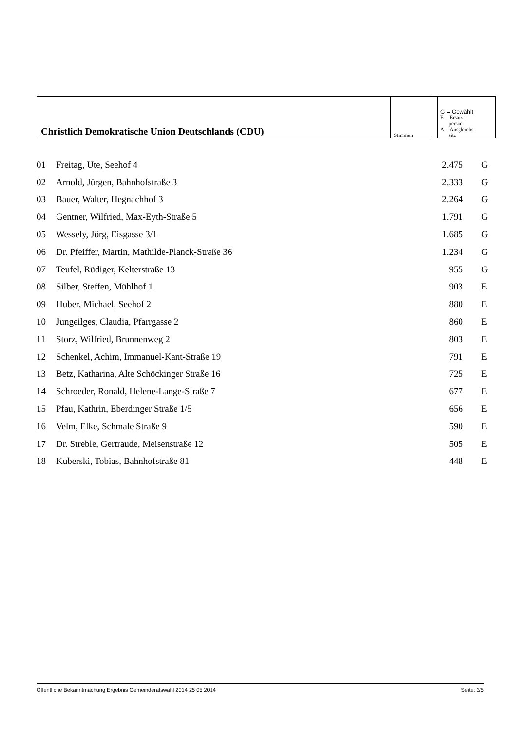| Christlich Demokratische Union Deutschlands (CDU) | Stimmen | | G = Gewählt E = Ersatz- person A = Ausgleichs- sitz |
| 01 | Freitag, Ute, Seehof 4 | 2.475 | G |
| 02 | Arnold, Jürgen, Bahnhofstraße 3 | 2.333 | G |
| 03 | Bauer, Walter, Hegnachhof 3 | 2.264 | G |
| 04 | Gentner, Wilfried, Max-Eyth-Straße 5 | 1.791 | G |
| 05 | Wessely, Jörg, Eisgasse 3/1 | 1.685 | G |
| 06 | Dr. Pfeiffer, Martin, Mathilde-Planck-Straße 36 | 1.234 | G |
| 07 | Teufel, Rüdiger, Kelterstraße 13 | 955 | G |
| 08 | Silber, Steffen, Mühlhof 1 | 903 | E |
| 09 | Huber, Michael, Seehof 2 | 880 | E |
| 10 | Jungeilges, Claudia, Pfarrgasse 2 | 860 | E |
| 11 | Storz, Wilfried, Brunnenweg 2 | 803 | E |
| 12 | Schenkel, Achim, Immanuel-Kant-Straße 19 | 791 | E |
| 13 | Betz, Katharina, Alte Schöckinger Straße 16 | 725 | E |
| 14 | Schroeder, Ronald, Helene-Lange-Straße 7 | 677 | E |
| 15 | Pfau, Kathrin, Eberdinger Straße 1/5 | 656 | E |
| 16 | Velm, Elke, Schmale Straße 9 | 590 | E |
| 17 | Dr. Streble, Gertraude, Meisenstraße 12 | 505 | E |
| 18 | Kuberski, Tobias, Bahnhofstraße 81 | 448 | E |
Öffentliche Bekanntmachung Ergebnis Gemeinderatswahl 2014 25 05 2014 Seite: 3/5